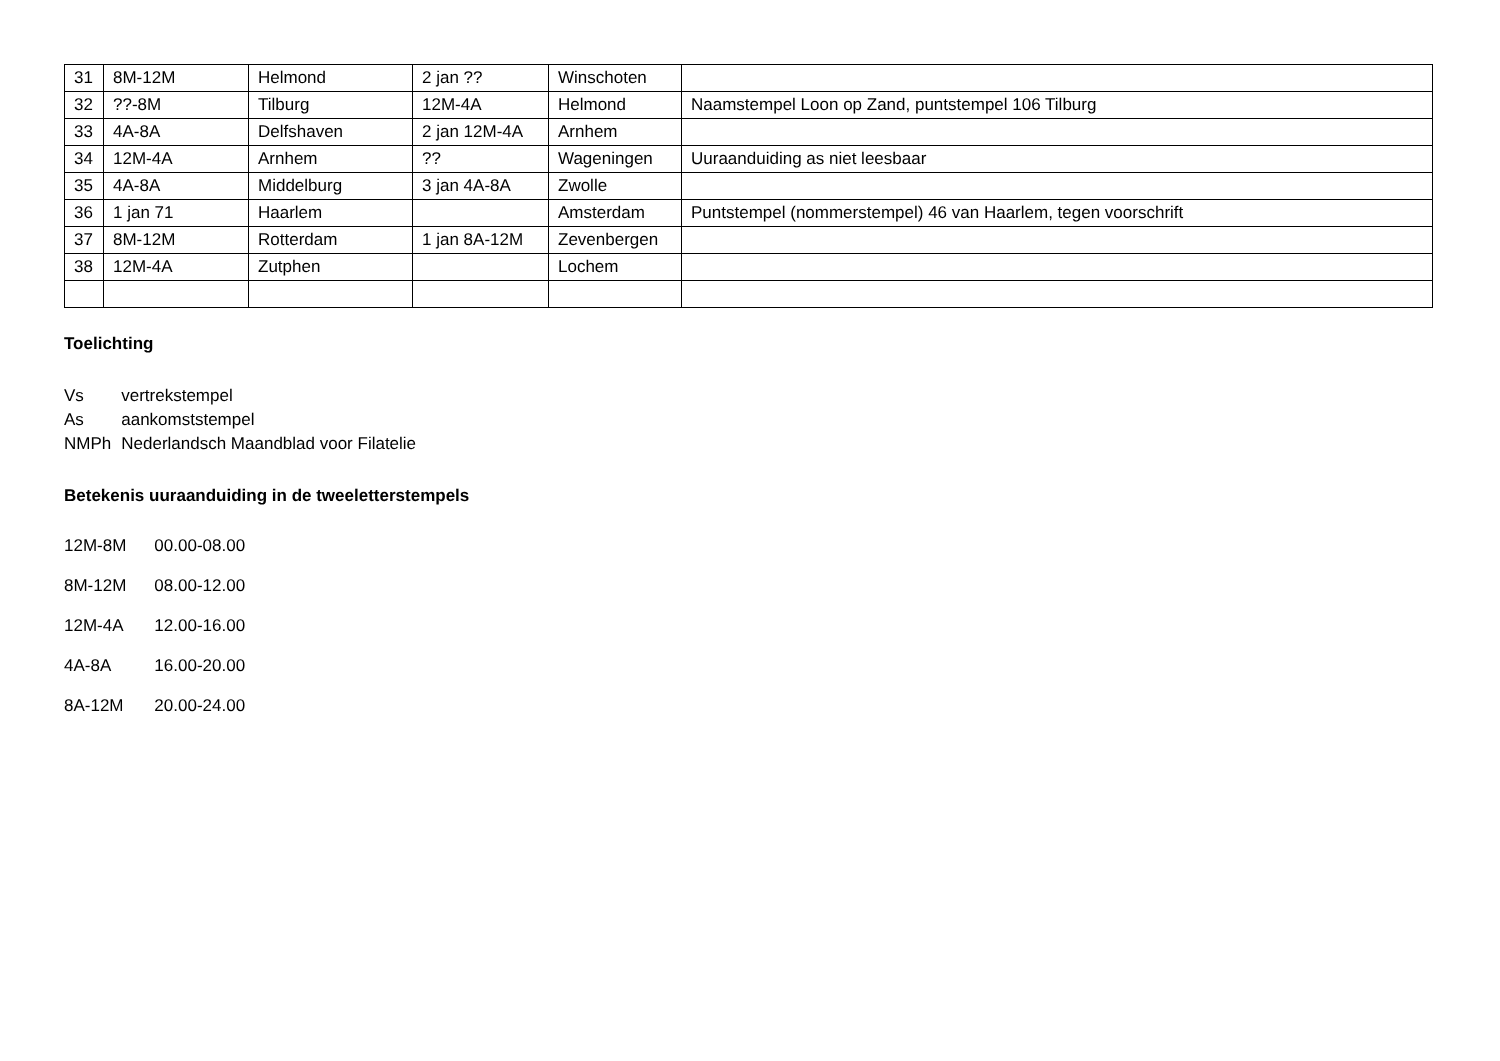| 31 | 8M-12M | Helmond | 2 jan ?? | Winschoten | |
| 32 | ??-8M | Tilburg | 12M-4A | Helmond | Naamstempel Loon op Zand, puntstempel 106 Tilburg |
| 33 | 4A-8A | Delfshaven | 2 jan 12M-4A | Arnhem | |
| 34 | 12M-4A | Arnhem | ?? | Wageningen | Uuraanduiding as niet leesbaar |
| 35 | 4A-8A | Middelburg | 3 jan 4A-8A | Zwolle | |
| 36 | 1 jan 71 | Haarlem | | Amsterdam | Puntstempel (nommerstempel) 46 van Haarlem, tegen voorschrift |
| 37 | 8M-12M | Rotterdam | 1 jan 8A-12M | Zevenbergen | |
| 38 | 12M-4A | Zutphen | | Lochem | |
Toelichting
| Vs | vertrekstempel |
| As | aankomststempel |
| NMPh | Nederlandsch Maandblad voor Filatelie |
Betekenis uuraanduiding in de tweeletterstempels
| 12M-8M | 00.00-08.00 |
| 8M-12M | 08.00-12.00 |
| 12M-4A | 12.00-16.00 |
| 4A-8A | 16.00-20.00 |
| 8A-12M | 20.00-24.00 |